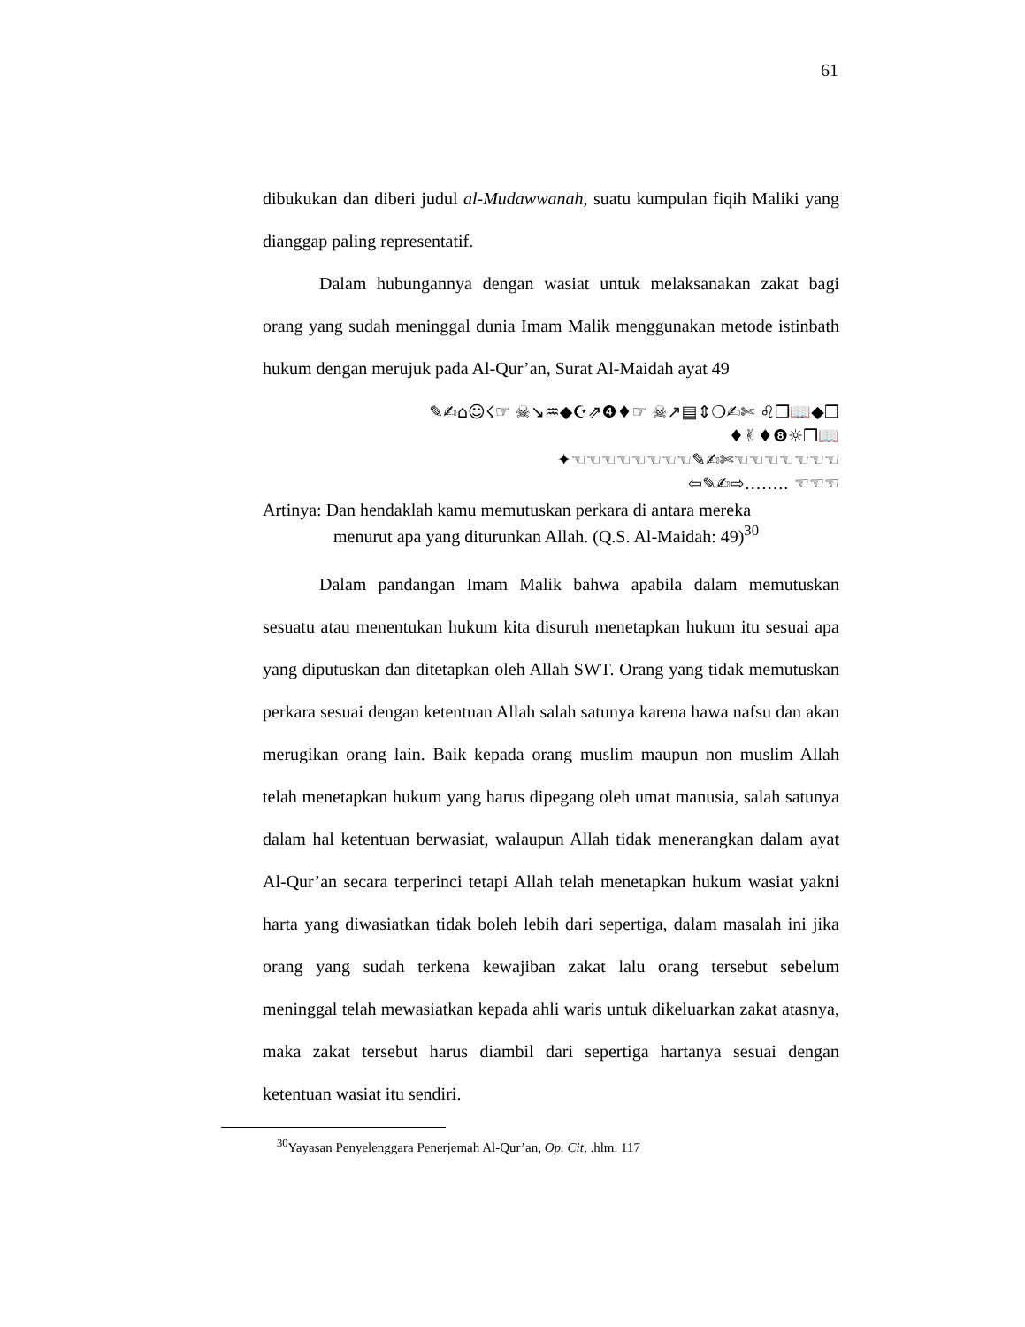61
dibukukan dan diberi judul al-Mudawwanah, suatu kumpulan fiqih Maliki yang dianggap paling representatif.
Dalam hubungannya dengan wasiat untuk melaksanakan zakat bagi orang yang sudah meninggal dunia Imam Malik menggunakan metode istinbath hukum dengan merujuk pada Al-Qur’an, Surat Al-Maidah ayat 49
✎✍⌂☺☇☞ ☠↘♒◆☪⇗❹♦☞ ☠↗▤⇕❍✍✄ ♌❒📖◆❒
♦✌♦❽☼❒📖
✦☜☜☜☜☜☜☜☜✎✍✄☜☜☜☜☜☜☜
⇦✎✍⇨…….. ☜☜☜
Artinya: Dan hendaklah kamu memutuskan perkara di antara mereka
menurut apa yang diturunkan Allah. (Q.S. Al-Maidah: 49)<sup>30</sup>
Dalam pandangan Imam Malik bahwa apabila dalam memutuskan sesuatu atau menentukan hukum kita disuruh menetapkan hukum itu sesuai apa yang diputuskan dan ditetapkan oleh Allah SWT. Orang yang tidak memutuskan perkara sesuai dengan ketentuan Allah salah satunya karena hawa nafsu dan akan merugikan orang lain. Baik kepada orang muslim maupun non muslim Allah telah menetapkan hukum yang harus dipegang oleh umat manusia, salah satunya dalam hal ketentuan berwasiat, walaupun Allah tidak menerangkan dalam ayat Al-Qur’an secara terperinci tetapi Allah telah menetapkan hukum wasiat yakni harta yang diwasiatkan tidak boleh lebih dari sepertiga, dalam masalah ini jika orang yang sudah terkena kewajiban zakat lalu orang tersebut sebelum meninggal telah mewasiatkan kepada ahli waris untuk dikeluarkan zakat atasnya, maka zakat tersebut harus diambil dari sepertiga hartanya sesuai dengan ketentuan wasiat itu sendiri.
<sup>30</sup> Yayasan Penyelenggara Penerjemah Al-Qur’an, Op. Cit, .hlm. 117